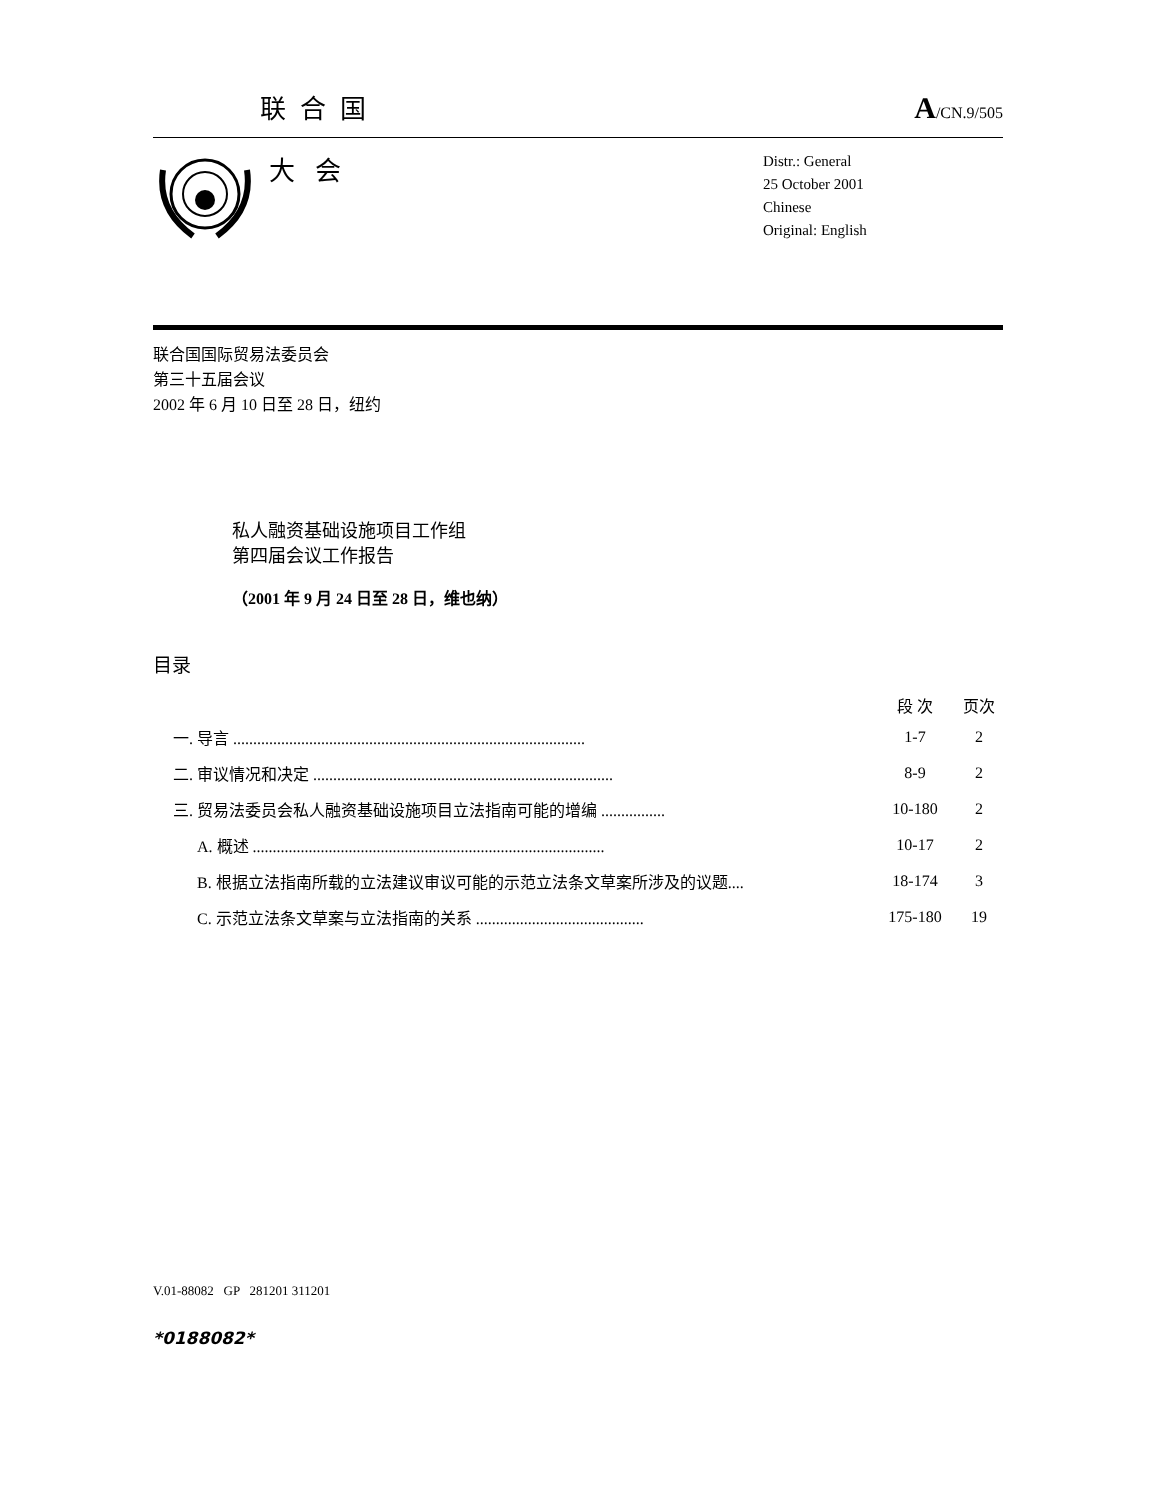联合国 A/CN.9/505
大会
Distr.: General
25 October 2001
Chinese
Original: English
联合国国际贸易法委员会
第三十五届会议
2002 年 6 月 10 日至 28 日，纽约
私人融资基础设施项目工作组
第四届会议工作报告
（2001 年 9 月 24 日至 28 日，维也纳）
目录
| | | 段 次 | 页次 |
| --- | --- | --- | --- |
| 一. | 导言 ........................................................................................ | 1-7 | 2 |
| 二. | 审议情况和决定 ........................................................................... | 8-9 | 2 |
| 三. | 贸易法委员会私人融资基础设施项目立法指南可能的增编 ................ | 10-180 | 2 |
| | A. 概述 ........................................................................................ | 10-17 | 2 |
| | B. 根据立法指南所载的立法建议审议可能的示范立法条文草案所涉及的议题.... | 18-174 | 3 |
| | C. 示范立法条文草案与立法指南的关系 .......................................... | 175-180 | 19 |
V.01-88082 GP 281201 311201
*0188082*